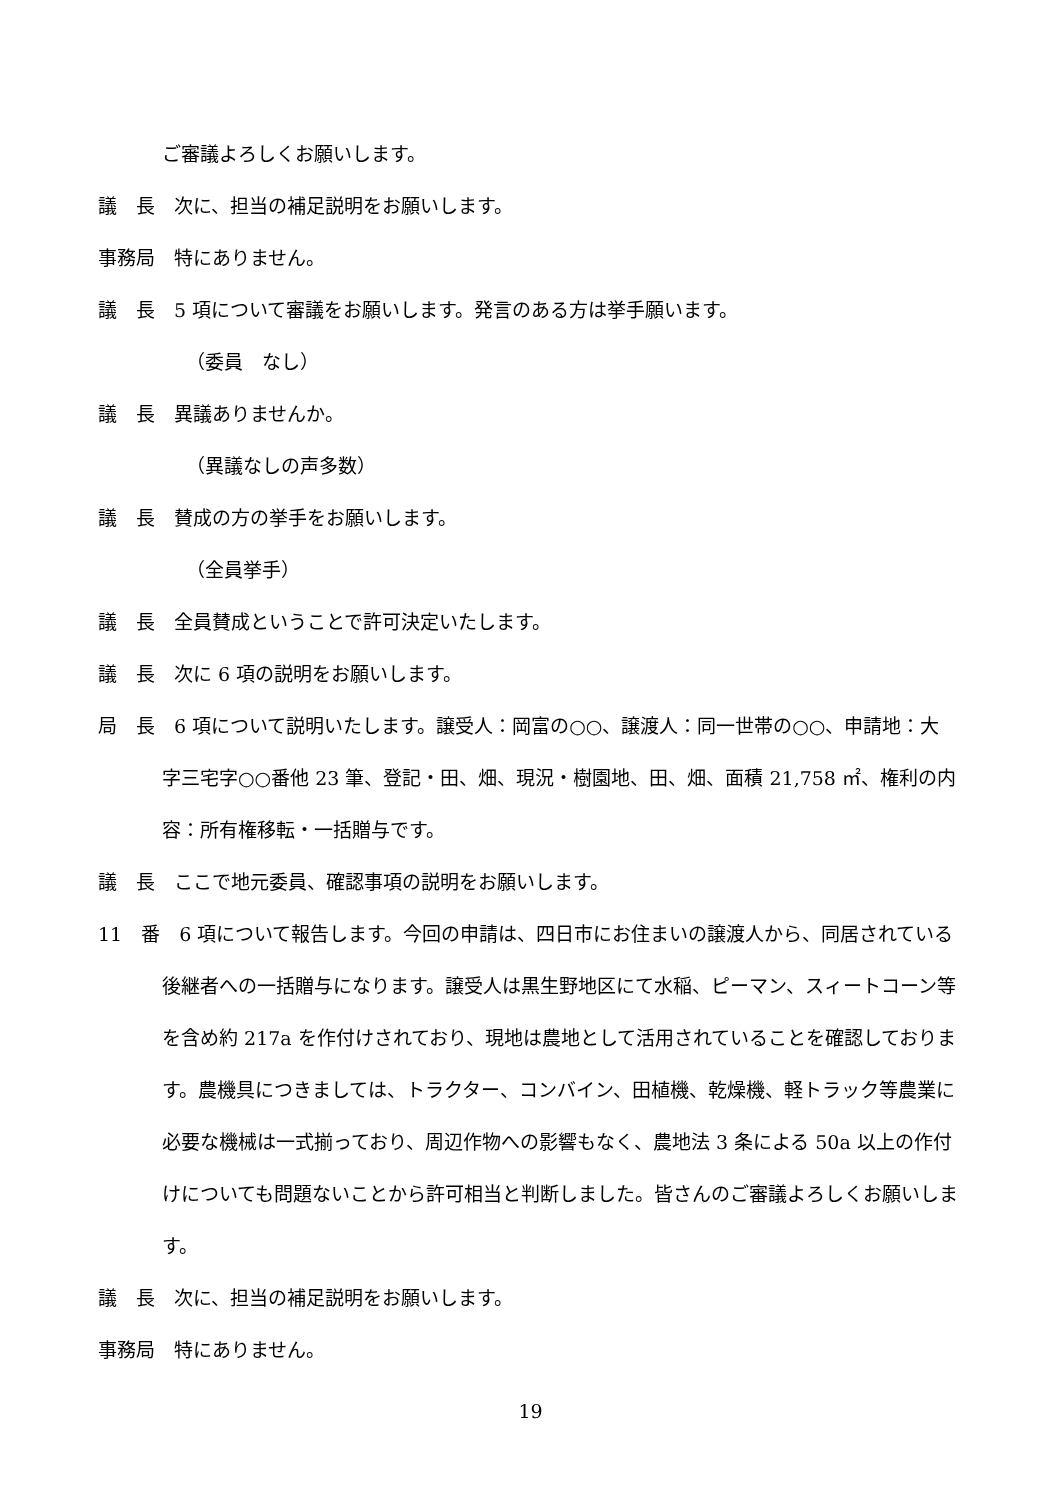ご審議よろしくお願いします。
議　長　次に、担当の補足説明をお願いします。
事務局　特にありません。
議　長　5 項について審議をお願いします。発言のある方は挙手願います。
（委員　なし）
議　長　異議ありませんか。
（異議なしの声多数）
議　長　賛成の方の挙手をお願いします。
（全員挙手）
議　長　全員賛成ということで許可決定いたします。
議　長　次に 6 項の説明をお願いします。
局　長　6 項について説明いたします。譲受人：岡富の○○、譲渡人：同一世帯の○○、申請地：大字三宅字○○番他 23 筆、登記・田、畑、現況・樹園地、田、畑、面積 21,758 ㎡、権利の内容：所有権移転・一括贈与です。
議　長　ここで地元委員、確認事項の説明をお願いします。
11　番　6 項について報告します。今回の申請は、四日市にお住まいの譲渡人から、同居されている後継者への一括贈与になります。譲受人は黒生野地区にて水稲、ピーマン、スィートコーン等を含め約 217a を作付けされており、現地は農地として活用されていることを確認しております。農機具につきましては、トラクター、コンバイン、田植機、乾燥機、軽トラック等農業に必要な機械は一式揃っており、周辺作物への影響もなく、農地法 3 条による 50a 以上の作付けについても問題ないことから許可相当と判断しました。皆さんのご審議よろしくお願いします。
議　長　次に、担当の補足説明をお願いします。
事務局　特にありません。
19